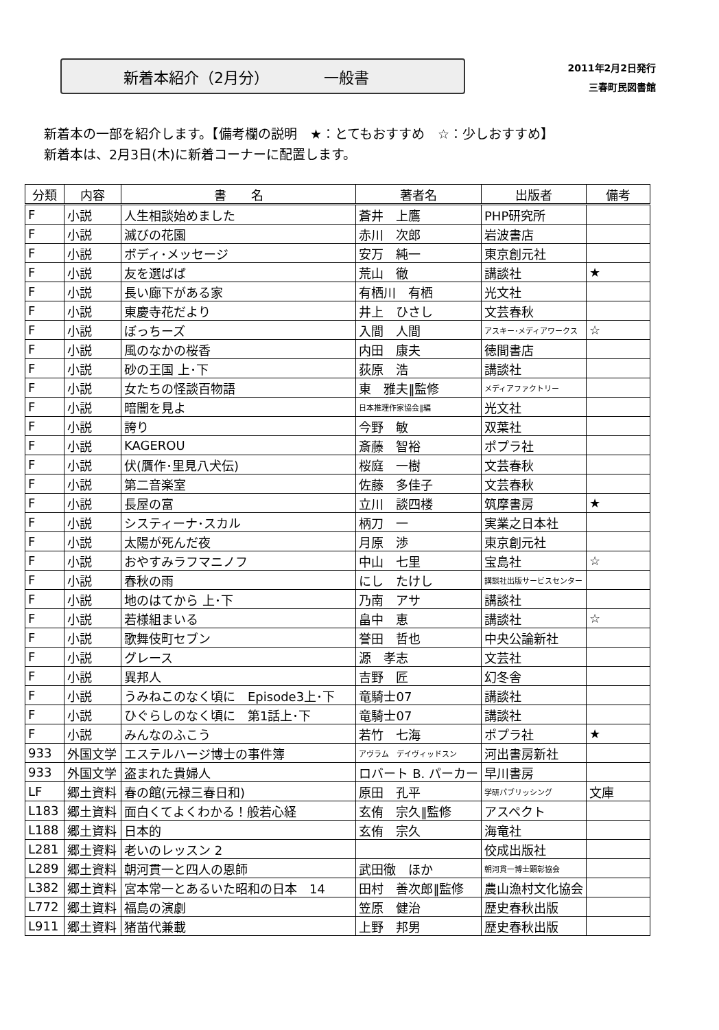新着本紹介（2月分） 一般書
2011年2月2日発行
三春町民図書館
新着本の一部を紹介します。【備考欄の説明　★：とてもおすすめ　☆：少しおすすめ】
新着本は、2月3日(木)に新着コーナーに配置します。
| 分類 | 内容 | 書 名 | 著者名 | 出版者 | 備考 |
| --- | --- | --- | --- | --- | --- |
| F | 小説 | 人生相談始めました | 蒼井 上鷹 | PHP研究所 | |
| F | 小説 | 滅びの花園 | 赤川 次郎 | 岩波書店 | |
| F | 小説 | ボディ･メッセージ | 安万 純一 | 東京創元社 | |
| F | 小説 | 友を選ばば | 荒山 徹 | 講談社 | ★ |
| F | 小説 | 長い廊下がある家 | 有栖川 有栖 | 光文社 | |
| F | 小説 | 東慶寺花だより | 井上 ひさし | 文芸春秋 | |
| F | 小説 | ぼっちーズ | 入間 人間 | アスキー･メディアワークス | ☆ |
| F | 小説 | 風のなかの桜香 | 内田 康夫 | 徳間書店 | |
| F | 小説 | 砂の王国 上･下 | 荻原 浩 | 講談社 | |
| F | 小説 | 女たちの怪談百物語 | 東 雅夫‖監修 | メディアファクトリー | |
| F | 小説 | 暗闇を見よ | 日本推理作家協会‖編 | 光文社 | |
| F | 小説 | 誇り | 今野 敏 | 双葉社 | |
| F | 小説 | KAGEROU | 斎藤 智裕 | ポプラ社 | |
| F | 小説 | 伏(贋作･里見八犬伝) | 桜庭 一樹 | 文芸春秋 | |
| F | 小説 | 第二音楽室 | 佐藤 多佳子 | 文芸春秋 | |
| F | 小説 | 長屋の富 | 立川 談四楼 | 筑摩書房 | ★ |
| F | 小説 | システィーナ･スカル | 柄刀 一 | 実業之日本社 | |
| F | 小説 | 太陽が死んだ夜 | 月原 渉 | 東京創元社 | |
| F | 小説 | おやすみラフマニノフ | 中山 七里 | 宝島社 | ☆ |
| F | 小説 | 春秋の雨 | にし たけし | 講談社出版サービスセンター | |
| F | 小説 | 地のはてから 上･下 | 乃南 アサ | 講談社 | |
| F | 小説 | 若様組まいる | 畠中 恵 | 講談社 | ☆ |
| F | 小説 | 歌舞伎町セブン | 誉田 哲也 | 中央公論新社 | |
| F | 小説 | グレース | 源 孝志 | 文芸社 | |
| F | 小説 | 異邦人 | 吉野 匠 | 幻冬舎 | |
| F | 小説 | うみねこのなく頃に Episode3上･下 | 竜騎士07 | 講談社 | |
| F | 小説 | ひぐらしのなく頃に 第1話上･下 | 竜騎士07 | 講談社 | |
| F | 小説 | みんなのふこう | 若竹 七海 | ポプラ社 | ★ |
| 933 | 外国文学 | エステルハージ博士の事件簿 | アヴラム デイヴィッドスン | 河出書房新社 | |
| 933 | 外国文学 | 盗まれた貴婦人 | ロバート B. パーカー | 早川書房 | |
| LF | 郷土資料 | 春の館(元禄三春日和) | 原田 孔平 | 学研パブリッシング | 文庫 |
| L183 | 郷土資料 | 面白くてよくわかる！般若心経 | 玄侑 宗久‖監修 | アスペクト | |
| L188 | 郷土資料 | 日本的 | 玄侑 宗久 | 海竜社 | |
| L281 | 郷土資料 | 老いのレッスン 2 | | 佼成出版社 | |
| L289 | 郷土資料 | 朝河貫一と四人の恩師 | 武田徹 ほか | 朝河貫一博士顕彰協会 | |
| L382 | 郷土資料 | 宮本常一とあるいた昭和の日本 14 | 田村 善次郎‖監修 | 農山漁村文化協会 | |
| L772 | 郷土資料 | 福島の演劇 | 笠原 健治 | 歴史春秋出版 | |
| L911 | 郷土資料 | 猪苗代兼載 | 上野 邦男 | 歴史春秋出版 | |